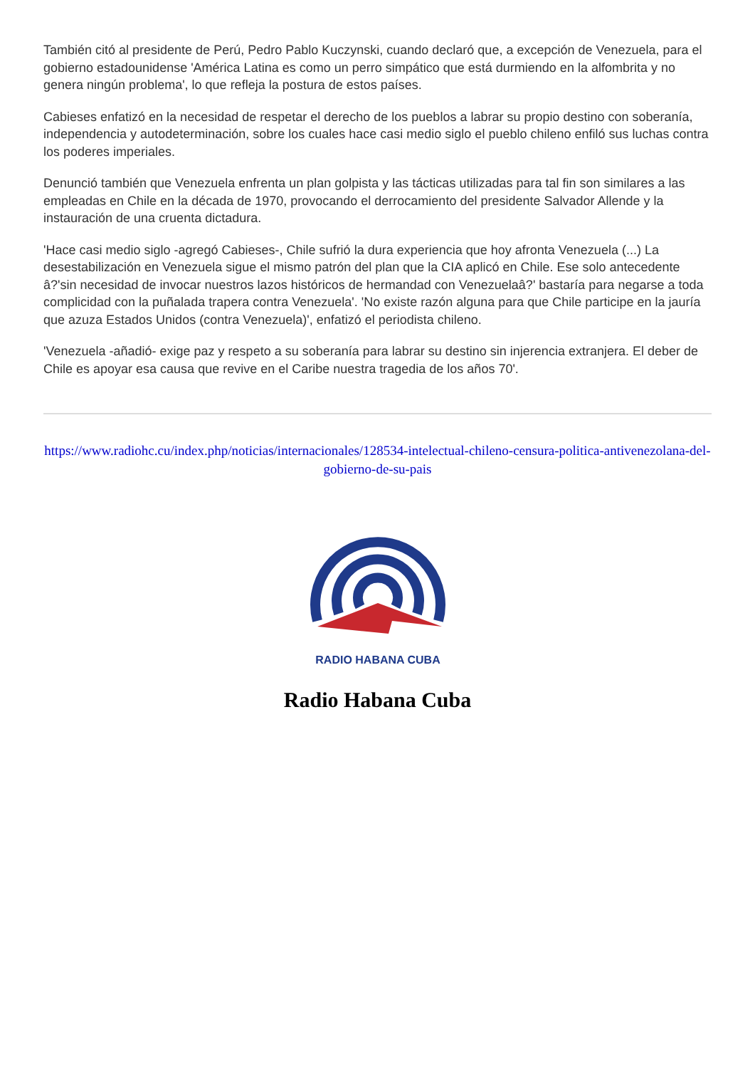También citó al presidente de Perú, Pedro Pablo Kuczynski, cuando declaró que, a excepción de Venezuela, para el gobierno estadounidense 'América Latina es como un perro simpático que está durmiendo en la alfombrita y no genera ningún problema', lo que refleja la postura de estos países.
Cabieses enfatizó en la necesidad de respetar el derecho de los pueblos a labrar su propio destino con soberanía, independencia y autodeterminación, sobre los cuales hace casi medio siglo el pueblo chileno enfiló sus luchas contra los poderes imperiales.
Denunció también que Venezuela enfrenta un plan golpista y las tácticas utilizadas para tal fin son similares a las empleadas en Chile en la década de 1970, provocando el derrocamiento del presidente Salvador Allende y la instauración de una cruenta dictadura.
'Hace casi medio siglo -agregó Cabieses-, Chile sufrió la dura experiencia que hoy afronta Venezuela (...) La desestabilización en Venezuela sigue el mismo patrón del plan que la CIA aplicó en Chile. Ese solo antecedente â?'sin necesidad de invocar nuestros lazos históricos de hermandad con Venezuelaâ?' bastaría para negarse a toda complicidad con la puñalada trapera contra Venezuela'. 'No existe razón alguna para que Chile participe en la jauría que azuza Estados Unidos (contra Venezuela)', enfatizó el periodista chileno.
'Venezuela -añadió- exige paz y respeto a su soberanía para labrar su destino sin injerencia extranjera. El deber de Chile es apoyar esa causa que revive en el Caribe nuestra tragedia de los años 70'.
https://www.radiohc.cu/index.php/noticias/internacionales/128534-intelectual-chileno-censura-politica-antivenezolana-del-gobierno-de-su-pais
RADIO HABANA CUBA
Radio Habana Cuba